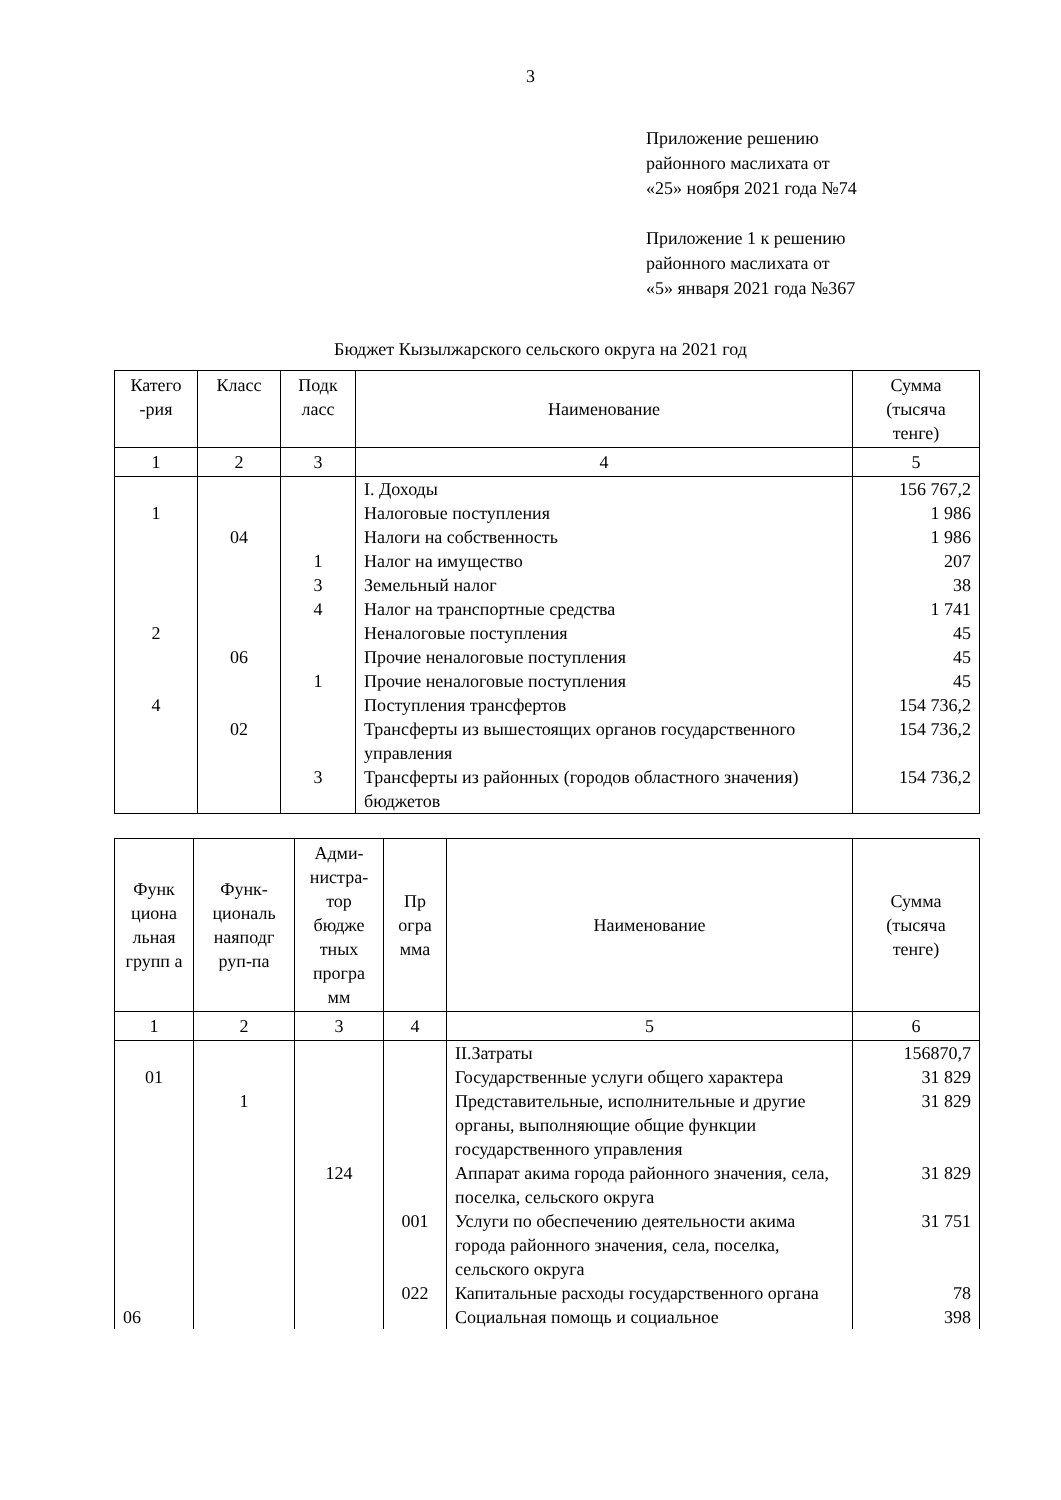3
Приложение решению
районного маслихата от
«25» ноября 2021 года №74
Приложение 1 к решению
районного маслихата от
«5» января 2021 года №367
Бюджет Кызылжарского сельского округа на 2021 год
| Катего -рия | Класс | Подк ласс | Наименование | Сумма (тысяча тенге) |
| --- | --- | --- | --- | --- |
| 1 | 2 | 3 | 4 | 5 |
| | | | I. Доходы | 156 767,2 |
| 1 | | | Налоговые поступления | 1 986 |
| | 04 | | Налоги на собственность | 1 986 |
| | | 1 | Налог на имущество | 207 |
| | | 3 | Земельный налог | 38 |
| | | 4 | Налог на транспортные средства | 1 741 |
| 2 | | | Неналоговые поступления | 45 |
| | 06 | | Прочие неналоговые поступления | 45 |
| | | 1 | Прочие неналоговые поступления | 45 |
| 4 | | | Поступления трансфертов | 154 736,2 |
| | 02 | | Трансферты из вышестоящих органов государственного управления | 154 736,2 |
| | | 3 | Трансферты из районных (городов областного значения) бюджетов | 154 736,2 |
| Функ циона льная групп а | Функ-циональ наяподг руп-па | Адми-нистра-тор бюдже тных програ мм | Пр огра мма | Наименование | Сумма (тысяча тенге) |
| --- | --- | --- | --- | --- | --- |
| 1 | 2 | 3 | 4 | 5 | 6 |
| | | | | II.Затраты | 156870,7 |
| 01 | | | | Государственные услуги общего характера | 31 829 |
| | 1 | | | Представительные, исполнительные и другие органы, выполняющие общие функции государственного управления | 31 829 |
| | | 124 | | Аппарат акима города районного значения, села, поселка, сельского округа | 31 829 |
| | | | 001 | Услуги по обеспечению деятельности акима города районного значения, села, поселка, сельского округа | 31 751 |
| | | | 022 | Капитальные расходы государственного органа | 78 |
| 06 | | | | Социальная помощь и социальное | 398 |